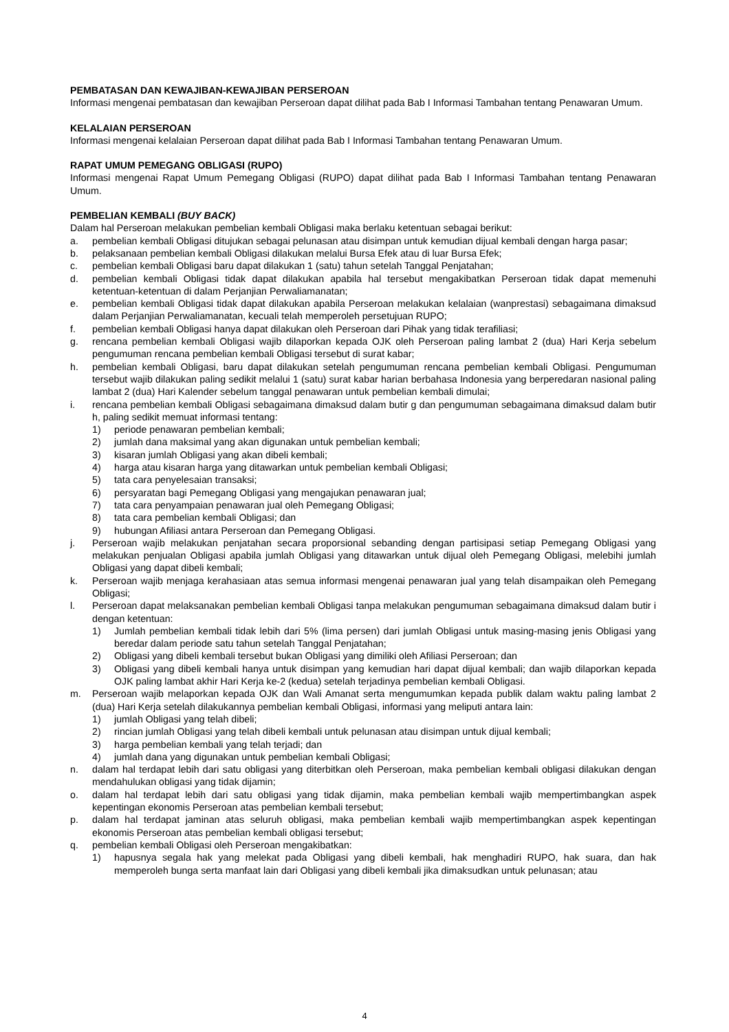PEMBATASAN DAN KEWAJIBAN-KEWAJIBAN PERSEROAN
Informasi mengenai pembatasan dan kewajiban Perseroan dapat dilihat pada Bab I Informasi Tambahan tentang Penawaran Umum.
KELALAIAN PERSEROAN
Informasi mengenai kelalaian Perseroan dapat dilihat pada Bab I Informasi Tambahan tentang Penawaran Umum.
RAPAT UMUM PEMEGANG OBLIGASI (RUPO)
Informasi mengenai Rapat Umum Pemegang Obligasi (RUPO) dapat dilihat pada Bab I Informasi Tambahan tentang Penawaran Umum.
PEMBELIAN KEMBALI (BUY BACK)
Dalam hal Perseroan melakukan pembelian kembali Obligasi maka berlaku ketentuan sebagai berikut:
a. pembelian kembali Obligasi ditujukan sebagai pelunasan atau disimpan untuk kemudian dijual kembali dengan harga pasar;
b. pelaksanaan pembelian kembali Obligasi dilakukan melalui Bursa Efek atau di luar Bursa Efek;
c. pembelian kembali Obligasi baru dapat dilakukan 1 (satu) tahun setelah Tanggal Penjatahan;
d. pembelian kembali Obligasi tidak dapat dilakukan apabila hal tersebut mengakibatkan Perseroan tidak dapat memenuhi ketentuan-ketentuan di dalam Perjanjian Perwaliamanatan;
e. pembelian kembali Obligasi tidak dapat dilakukan apabila Perseroan melakukan kelalaian (wanprestasi) sebagaimana dimaksud dalam Perjanjian Perwaliamanatan, kecuali telah memperoleh persetujuan RUPO;
f. pembelian kembali Obligasi hanya dapat dilakukan oleh Perseroan dari Pihak yang tidak terafiliasi;
g. rencana pembelian kembali Obligasi wajib dilaporkan kepada OJK oleh Perseroan paling lambat 2 (dua) Hari Kerja sebelum pengumuman rencana pembelian kembali Obligasi tersebut di surat kabar;
h. pembelian kembali Obligasi, baru dapat dilakukan setelah pengumuman rencana pembelian kembali Obligasi. Pengumuman tersebut wajib dilakukan paling sedikit melalui 1 (satu) surat kabar harian berbahasa Indonesia yang berperedaran nasional paling lambat 2 (dua) Hari Kalender sebelum tanggal penawaran untuk pembelian kembali dimulai;
i. rencana pembelian kembali Obligasi sebagaimana dimaksud dalam butir g dan pengumuman sebagaimana dimaksud dalam butir h, paling sedikit memuat informasi tentang:
1) periode penawaran pembelian kembali;
2) jumlah dana maksimal yang akan digunakan untuk pembelian kembali;
3) kisaran jumlah Obligasi yang akan dibeli kembali;
4) harga atau kisaran harga yang ditawarkan untuk pembelian kembali Obligasi;
5) tata cara penyelesaian transaksi;
6) persyaratan bagi Pemegang Obligasi yang mengajukan penawaran jual;
7) tata cara penyampaian penawaran jual oleh Pemegang Obligasi;
8) tata cara pembelian kembali Obligasi; dan
9) hubungan Afiliasi antara Perseroan dan Pemegang Obligasi.
j. Perseroan wajib melakukan penjatahan secara proporsional sebanding dengan partisipasi setiap Pemegang Obligasi yang melakukan penjualan Obligasi apabila jumlah Obligasi yang ditawarkan untuk dijual oleh Pemegang Obligasi, melebihi jumlah Obligasi yang dapat dibeli kembali;
k. Perseroan wajib menjaga kerahasiaan atas semua informasi mengenai penawaran jual yang telah disampaikan oleh Pemegang Obligasi;
l. Perseroan dapat melaksanakan pembelian kembali Obligasi tanpa melakukan pengumuman sebagaimana dimaksud dalam butir i dengan ketentuan:
1) Jumlah pembelian kembali tidak lebih dari 5% (lima persen) dari jumlah Obligasi untuk masing-masing jenis Obligasi yang beredar dalam periode satu tahun setelah Tanggal Penjatahan;
2) Obligasi yang dibeli kembali tersebut bukan Obligasi yang dimiliki oleh Afiliasi Perseroan; dan
3) Obligasi yang dibeli kembali hanya untuk disimpan yang kemudian hari dapat dijual kembali; dan wajib dilaporkan kepada OJK paling lambat akhir Hari Kerja ke-2 (kedua) setelah terjadinya pembelian kembali Obligasi.
m. Perseroan wajib melaporkan kepada OJK dan Wali Amanat serta mengumumkan kepada publik dalam waktu paling lambat 2 (dua) Hari Kerja setelah dilakukannya pembelian kembali Obligasi, informasi yang meliputi antara lain:
1) jumlah Obligasi yang telah dibeli;
2) rincian jumlah Obligasi yang telah dibeli kembali untuk pelunasan atau disimpan untuk dijual kembali;
3) harga pembelian kembali yang telah terjadi; dan
4) jumlah dana yang digunakan untuk pembelian kembali Obligasi;
n. dalam hal terdapat lebih dari satu obligasi yang diterbitkan oleh Perseroan, maka pembelian kembali obligasi dilakukan dengan mendahulukan obligasi yang tidak dijamin;
o. dalam hal terdapat lebih dari satu obligasi yang tidak dijamin, maka pembelian kembali wajib mempertimbangkan aspek kepentingan ekonomis Perseroan atas pembelian kembali tersebut;
p. dalam hal terdapat jaminan atas seluruh obligasi, maka pembelian kembali wajib mempertimbangkan aspek kepentingan ekonomis Perseroan atas pembelian kembali obligasi tersebut;
q. pembelian kembali Obligasi oleh Perseroan mengakibatkan:
1) hapusnya segala hak yang melekat pada Obligasi yang dibeli kembali, hak menghadiri RUPO, hak suara, dan hak memperoleh bunga serta manfaat lain dari Obligasi yang dibeli kembali jika dimaksudkan untuk pelunasan; atau
4